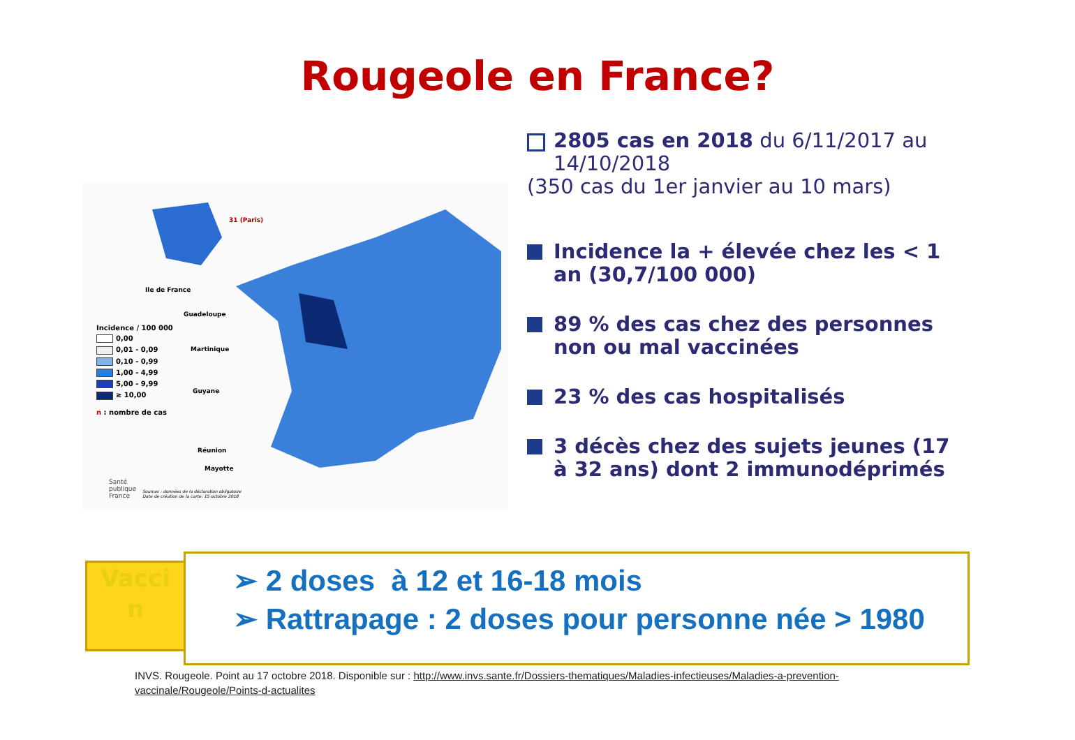Rougeole en France?
Ile de France
31 (Paris)
Guadeloupe
Martinique
Guyane
Réunion
Mayotte
Incidence / 100 000
0,00
0,01 - 0,09
0,10 - 0,99
1,00 - 4,99
5,00 - 9,99
≥ 10,00
n : nombre de cas
Santé
publique
France
Sources : données de la déclaration obligatoire
Date de création de la carte: 15 octobre 2018
2805 cas en 2018 du 6/11/2017 au 14/10/2018
(350 cas du 1er janvier au 10 mars)
Incidence la + élevée chez les < 1 an (30,7/100 000)
89 % des cas chez des personnes non ou mal vaccinées
23 % des cas hospitalisés
3 décès chez des sujets jeunes (17 à 32 ans) dont 2 immunodéprimés
Vacci
n
➢ 2 doses à 12 et 16-18 mois
➢ Rattrapage : 2 doses pour personne née > 1980
INVS. Rougeole. Point au 17 octobre 2018. Disponible sur : http://www.invs.sante.fr/Dossiers-thematiques/Maladies-infectieuses/Maladies-a-prevention-vaccinale/Rougeole/Points-d-actualites